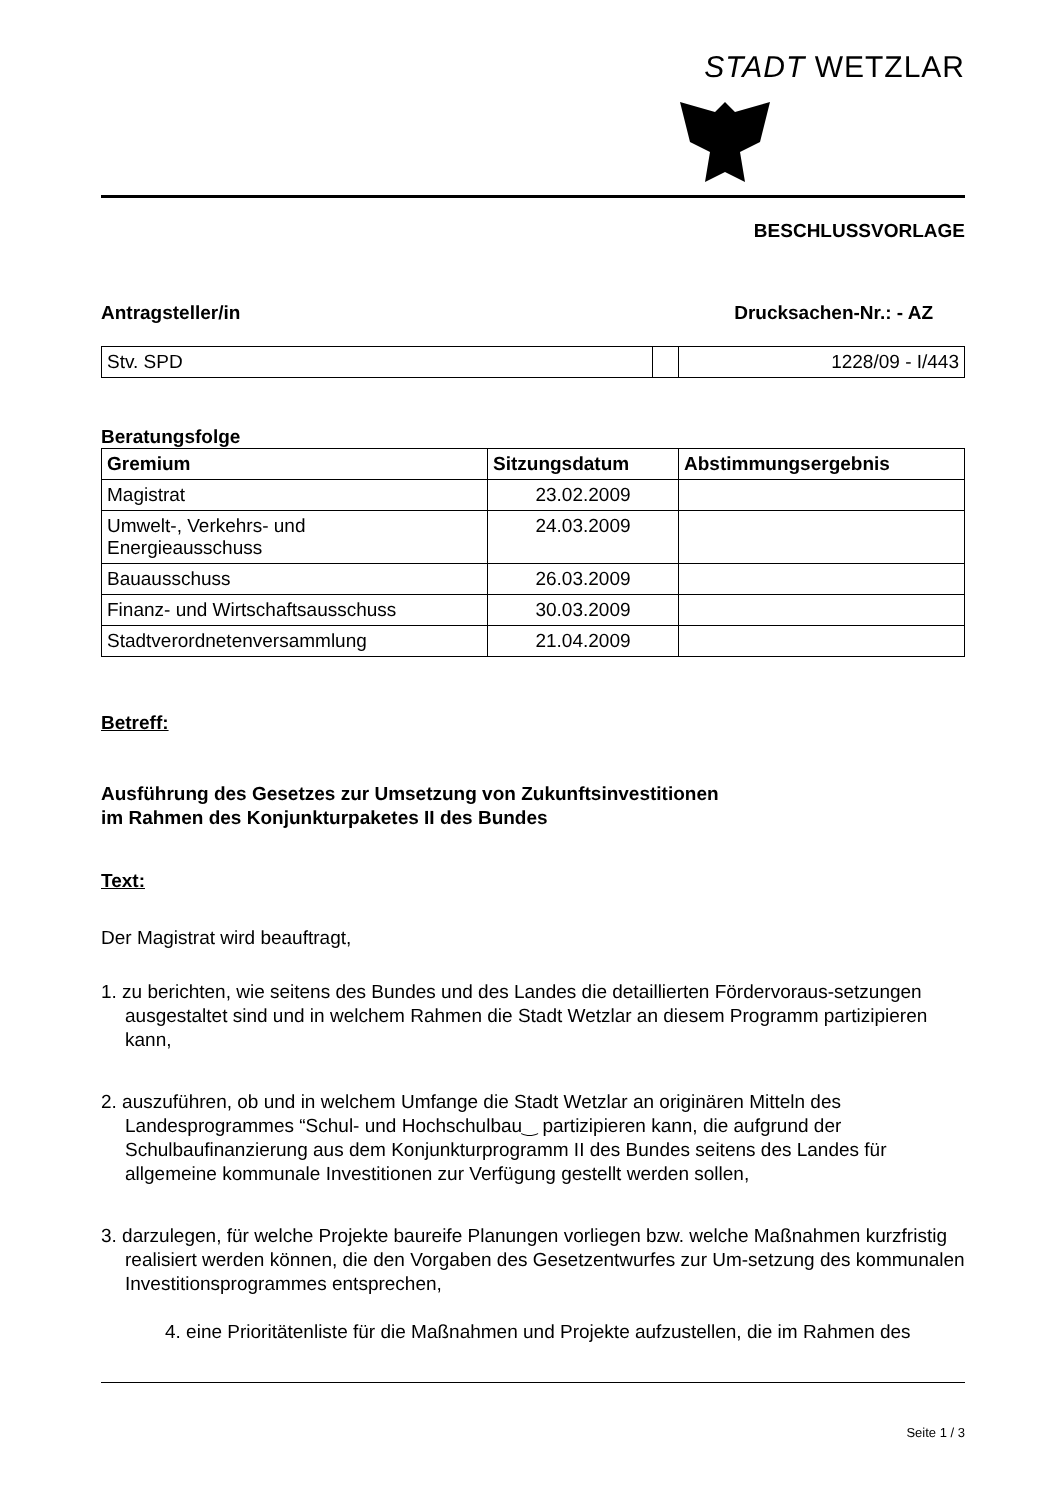STADT WETZLAR
BESCHLUSSVORLAGE
Antragsteller/in Drucksachen-Nr.: - AZ
| Stv. SPD | | 1228/09 - I/443 |
Beratungsfolge
| Gremium | Sitzungsdatum | Abstimmungsergebnis |
| --- | --- | --- |
| Magistrat | 23.02.2009 | |
| Umwelt-, Verkehrs- und Energieausschuss | 24.03.2009 | |
| Bauausschuss | 26.03.2009 | |
| Finanz- und Wirtschaftsausschuss | 30.03.2009 | |
| Stadtverordnetenversammlung | 21.04.2009 | |
Betreff:
Ausführung des Gesetzes zur Umsetzung von Zukunftsinvestitionen
im Rahmen des Konjunkturpaketes II des Bundes
Text:
Der Magistrat wird beauftragt,
1. zu berichten, wie seitens des Bundes und des Landes die detaillierten Fördervoraus-setzungen ausgestaltet sind und in welchem Rahmen die Stadt Wetzlar an diesem Programm partizipieren kann,
2. auszuführen, ob und in welchem Umfange die Stadt Wetzlar an originären Mitteln des Landesprogrammes “Schul- und Hochschulbau‿ partizipieren kann, die aufgrund der Schulbaufinanzierung aus dem Konjunkturprogramm II des Bundes seitens des Landes für allgemeine kommunale Investitionen zur Verfügung gestellt werden sollen,
3. darzulegen, für welche Projekte baureife Planungen vorliegen bzw. welche Maßnahmen kurzfristig realisiert werden können, die den Vorgaben des Gesetzentwurfes zur Um-setzung des kommunalen Investitionsprogrammes entsprechen,
4. eine Prioritätenliste für die Maßnahmen und Projekte aufzustellen, die im Rahmen des
Seite 1 / 3